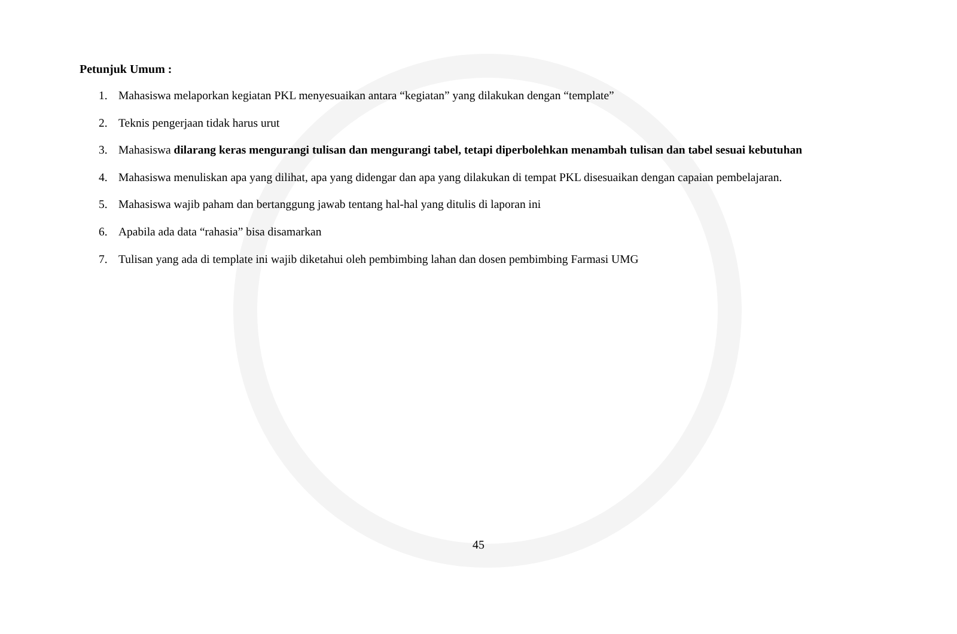Petunjuk Umum :
1. Mahasiswa melaporkan kegiatan PKL menyesuaikan antara “kegiatan” yang dilakukan dengan “template”
2. Teknis pengerjaan tidak harus urut
3. Mahasiswa dilarang keras mengurangi tulisan dan mengurangi tabel, tetapi diperbolehkan menambah tulisan dan tabel sesuai kebutuhan
4. Mahasiswa menuliskan apa yang dilihat, apa yang didengar dan apa yang dilakukan di tempat PKL disesuaikan dengan capaian pembelajaran.
5. Mahasiswa wajib paham dan bertanggung jawab tentang hal-hal yang ditulis di laporan ini
6. Apabila ada data “rahasia” bisa disamarkan
7. Tulisan yang ada di template ini wajib diketahui oleh pembimbing lahan dan dosen pembimbing Farmasi UMG
45